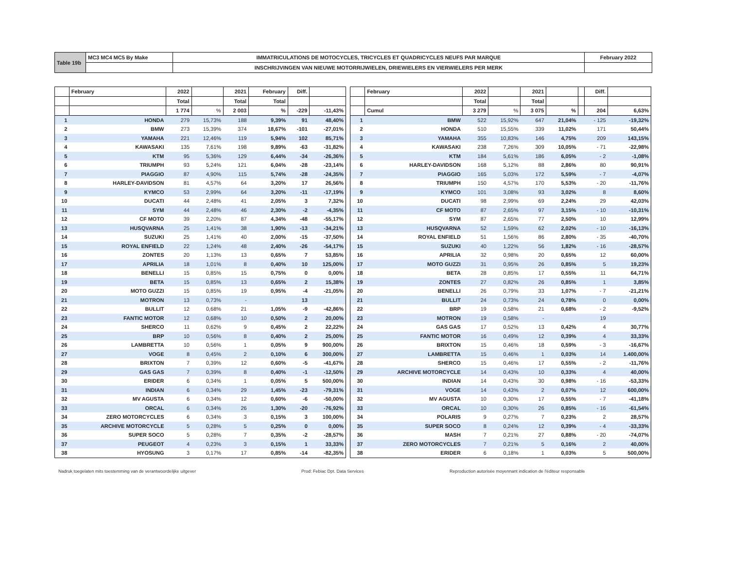| Table 19b | MC3 MC4 MC5 By Make | IMMATRICULATIONS DE MOTOCYCLES, TRICYCLES ET QUADRICYCLES NEUFS PAR MARQUE | February 2022 |
| | | INSCHRIJVINGEN VAN NIEUWE MOTORRIJWIELEN, DRIEWIELERS EN VIERWIELERS PER MERK | |
| | February | 2022 | | 2021 | February | Diff. | |
| --- | --- | --- | --- | --- | --- | --- | --- |
| | | Total | | Total | Total | | |
| | | 1 774 | % | 2 003 | % | -229 | -11,43% |
| 1 | HONDA | 279 | 15,73% | 188 | 9,39% | 91 | 48,40% |
| 2 | BMW | 273 | 15,39% | 374 | 18,67% | -101 | -27,01% |
| 3 | YAMAHA | 221 | 12,46% | 119 | 5,94% | 102 | 85,71% |
| 4 | KAWASAKI | 135 | 7,61% | 198 | 9,89% | -63 | -31,82% |
| 5 | KTM | 95 | 5,36% | 129 | 6,44% | -34 | -26,36% |
| 6 | TRIUMPH | 93 | 5,24% | 121 | 6,04% | -28 | -23,14% |
| 7 | PIAGGIO | 87 | 4,90% | 115 | 5,74% | -28 | -24,35% |
| 8 | HARLEY-DAVIDSON | 81 | 4,57% | 64 | 3,20% | 17 | 26,56% |
| 9 | KYMCO | 53 | 2,99% | 64 | 3,20% | -11 | -17,19% |
| 10 | DUCATI | 44 | 2,48% | 41 | 2,05% | 3 | 7,32% |
| 11 | SYM | 44 | 2,48% | 46 | 2,30% | -2 | -4,35% |
| 12 | CF MOTO | 39 | 2,20% | 87 | 4,34% | -48 | -55,17% |
| 13 | HUSQVARNA | 25 | 1,41% | 38 | 1,90% | -13 | -34,21% |
| 14 | SUZUKI | 25 | 1,41% | 40 | 2,00% | -15 | -37,50% |
| 15 | ROYAL ENFIELD | 22 | 1,24% | 48 | 2,40% | -26 | -54,17% |
| 16 | ZONTES | 20 | 1,13% | 13 | 0,65% | 7 | 53,85% |
| 17 | APRILIA | 18 | 1,01% | 8 | 0,40% | 10 | 125,00% |
| 18 | BENELLI | 15 | 0,85% | 15 | 0,75% | 0 | 0,00% |
| 19 | BETA | 15 | 0,85% | 13 | 0,65% | 2 | 15,38% |
| 20 | MOTO GUZZI | 15 | 0,85% | 19 | 0,95% | -4 | -21,05% |
| 21 | MOTRON | 13 | 0,73% | - | | 13 | |
| 22 | BULLIT | 12 | 0,68% | 21 | 1,05% | -9 | -42,86% |
| 23 | FANTIC MOTOR | 12 | 0,68% | 10 | 0,50% | 2 | 20,00% |
| 24 | SHERCO | 11 | 0,62% | 9 | 0,45% | 2 | 22,22% |
| 25 | BRP | 10 | 0,56% | 8 | 0,40% | 2 | 25,00% |
| 26 | LAMBRETTA | 10 | 0,56% | 1 | 0,05% | 9 | 900,00% |
| 27 | VOGE | 8 | 0,45% | 2 | 0,10% | 6 | 300,00% |
| 28 | BRIXTON | 7 | 0,39% | 12 | 0,60% | -5 | -41,67% |
| 29 | GAS GAS | 7 | 0,39% | 8 | 0,40% | -1 | -12,50% |
| 30 | ERIDER | 6 | 0,34% | 1 | 0,05% | 5 | 500,00% |
| 31 | INDIAN | 6 | 0,34% | 29 | 1,45% | -23 | -79,31% |
| 32 | MV AGUSTA | 6 | 0,34% | 12 | 0,60% | -6 | -50,00% |
| 33 | ORCAL | 6 | 0,34% | 26 | 1,30% | -20 | -76,92% |
| 34 | ZERO MOTORCYCLES | 6 | 0,34% | 3 | 0,15% | 3 | 100,00% |
| 35 | ARCHIVE MOTORCYCLE | 5 | 0,28% | 5 | 0,25% | 0 | 0,00% |
| 36 | SUPER SOCO | 5 | 0,28% | 7 | 0,35% | -2 | -28,57% |
| 37 | PEUGEOT | 4 | 0,23% | 3 | 0,15% | 1 | 33,33% |
| 38 | HYOSUNG | 3 | 0,17% | 17 | 0,85% | -14 | -82,35% |
| | February | 2022 | | 2021 | | | Diff. | |
| --- | --- | --- | --- | --- | --- | --- | --- | --- |
| | | Total | | Total | | | | |
| | Cumul | 3 279 | % | 3 075 | % | | 204 | 6,63% |
| 1 | BMW | 522 | 15,92% | 647 | 21,04% | | - 125 | -19,32% |
| 2 | HONDA | 510 | 15,55% | 339 | 11,02% | | 171 | 50,44% |
| 3 | YAMAHA | 355 | 10,83% | 146 | 4,75% | | 209 | 143,15% |
| 4 | KAWASAKI | 238 | 7,26% | 309 | 10,05% | | - 71 | -22,98% |
| 5 | KTM | 184 | 5,61% | 186 | 6,05% | | - 2 | -1,08% |
| 6 | HARLEY-DAVIDSON | 168 | 5,12% | 88 | 2,86% | | 80 | 90,91% |
| 7 | PIAGGIO | 165 | 5,03% | 172 | 5,59% | | - 7 | -4,07% |
| 8 | TRIUMPH | 150 | 4,57% | 170 | 5,53% | | - 20 | -11,76% |
| 9 | KYMCO | 101 | 3,08% | 93 | 3,02% | | 8 | 8,60% |
| 10 | DUCATI | 98 | 2,99% | 69 | 2,24% | | 29 | 42,03% |
| 11 | CF MOTO | 87 | 2,65% | 97 | 3,15% | | - 10 | -10,31% |
| 12 | SYM | 87 | 2,65% | 77 | 2,50% | | 10 | 12,99% |
| 13 | HUSQVARNA | 52 | 1,59% | 62 | 2,02% | | - 10 | -16,13% |
| 14 | ROYAL ENFIELD | 51 | 1,56% | 86 | 2,80% | | - 35 | -40,70% |
| 15 | SUZUKI | 40 | 1,22% | 56 | 1,82% | | - 16 | -28,57% |
| 16 | APRILIA | 32 | 0,98% | 20 | 0,65% | | 12 | 60,00% |
| 17 | MOTO GUZZI | 31 | 0,95% | 26 | 0,85% | | 5 | 19,23% |
| 18 | BETA | 28 | 0,85% | 17 | 0,55% | | 11 | 64,71% |
| 19 | ZONTES | 27 | 0,82% | 26 | 0,85% | | 1 | 3,85% |
| 20 | BENELLI | 26 | 0,79% | 33 | 1,07% | | - 7 | -21,21% |
| 21 | BULLIT | 24 | 0,73% | 24 | 0,78% | | 0 | 0,00% |
| 22 | BRP | 19 | 0,58% | 21 | 0,68% | | - 2 | -9,52% |
| 23 | MOTRON | 19 | 0,58% | - | | | 19 | |
| 24 | GAS GAS | 17 | 0,52% | 13 | 0,42% | | 4 | 30,77% |
| 25 | FANTIC MOTOR | 16 | 0,49% | 12 | 0,39% | | 4 | 33,33% |
| 26 | BRIXTON | 15 | 0,46% | 18 | 0,59% | | - 3 | -16,67% |
| 27 | LAMBRETTA | 15 | 0,46% | 1 | 0,03% | | 14 | 1.400,00% |
| 28 | SHERCO | 15 | 0,46% | 17 | 0,55% | | - 2 | -11,76% |
| 29 | ARCHIVE MOTORCYCLE | 14 | 0,43% | 10 | 0,33% | | 4 | 40,00% |
| 30 | INDIAN | 14 | 0,43% | 30 | 0,98% | | - 16 | -53,33% |
| 31 | VOGE | 14 | 0,43% | 2 | 0,07% | | 12 | 600,00% |
| 32 | MV AGUSTA | 10 | 0,30% | 17 | 0,55% | | - 7 | -41,18% |
| 33 | ORCAL | 10 | 0,30% | 26 | 0,85% | | - 16 | -61,54% |
| 34 | POLARIS | 9 | 0,27% | 7 | 0,23% | | 2 | 28,57% |
| 35 | SUPER SOCO | 8 | 0,24% | 12 | 0,39% | | - 4 | -33,33% |
| 36 | MASH | 7 | 0,21% | 27 | 0,88% | | - 20 | -74,07% |
| 37 | ZERO MOTORCYCLES | 7 | 0,21% | 5 | 0,16% | | 2 | 40,00% |
| 38 | ERIDER | 6 | 0,18% | 1 | 0,03% | | 5 | 500,00% |
Nadruk toegelaten mits toestemming van de verantwoordelijke uitgever Prod: Febiac Dpt. Data Services Reproduction autorisée moyennant indication de l'éditeur responsable